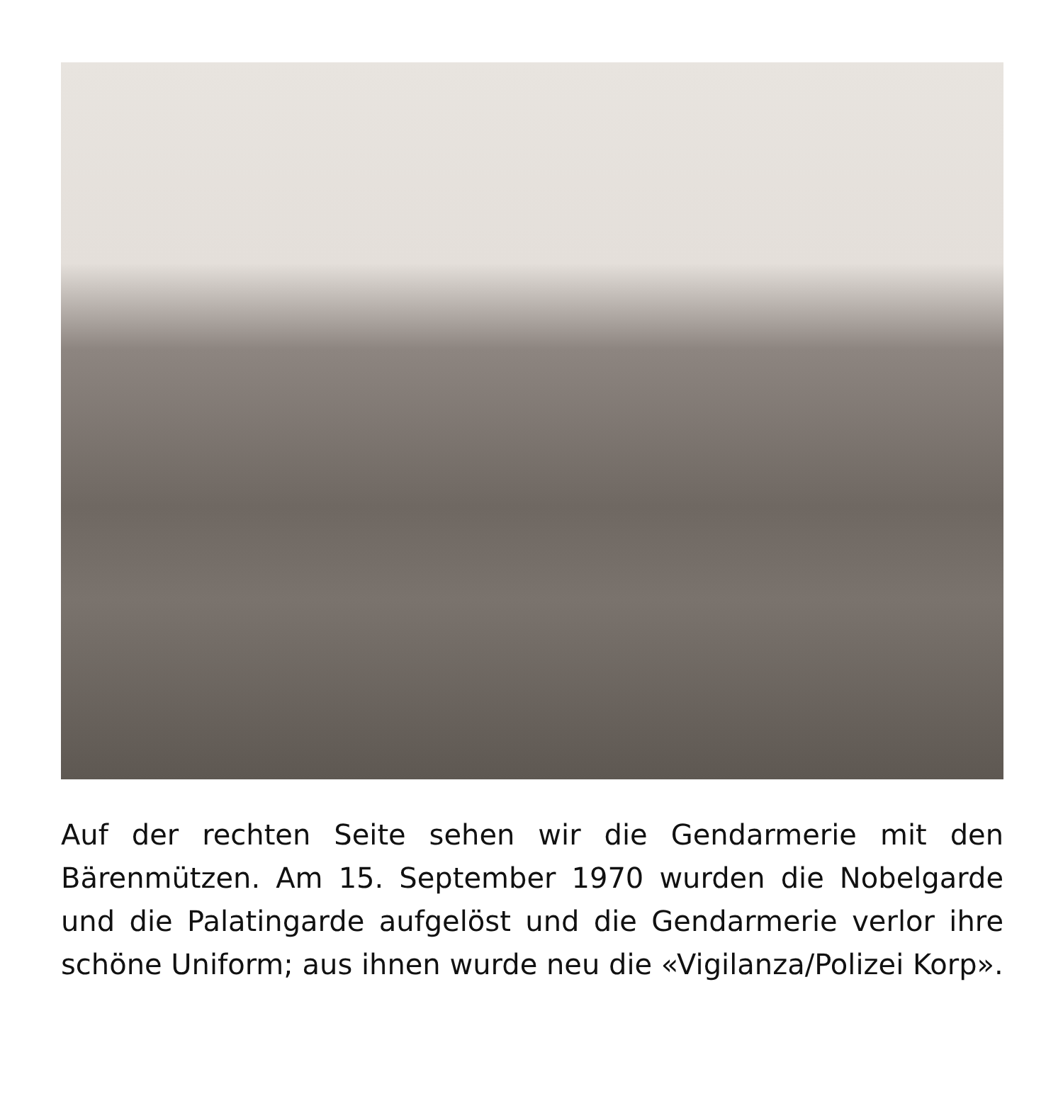Auf der rechten Seite sehen wir die Gendarmerie mit den Bärenmützen. Am 15. September 1970 wurden die Nobelgarde und die Palatingarde aufgelöst und die Gendarmerie verlor ihre schöne Uniform; aus ihnen wurde neu die «Vigilanza/Polizei Korp».